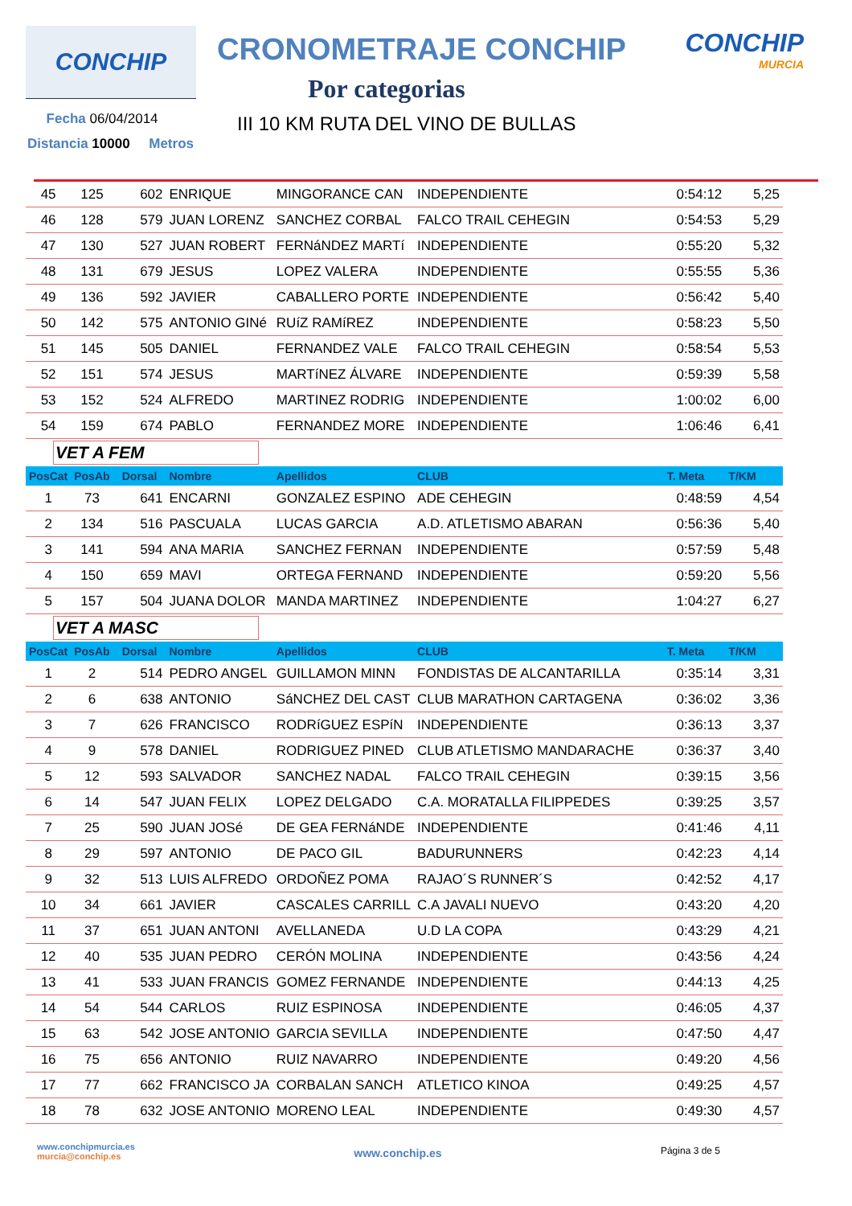CONCHIP CRONOMETRAJE CONCHIP CONCHIP
MURCIA
Por categorias
III 10 KM RUTA DEL VINO DE BULLAS
Fecha 06/04/2014
Distancia 10000 Metros
| 45 | 125 | 602 | ENRIQUE | MINGORANCE CAN | INDEPENDIENTE | 0:54:12 | 5,25 |
| 46 | 128 | 579 | JUAN LORENZ | SANCHEZ CORBAL | FALCO TRAIL CEHEGIN | 0:54:53 | 5,29 |
| 47 | 130 | 527 | JUAN ROBERT | FERNáNDEZ MARTí | INDEPENDIENTE | 0:55:20 | 5,32 |
| 48 | 131 | 679 | JESUS | LOPEZ VALERA | INDEPENDIENTE | 0:55:55 | 5,36 |
| 49 | 136 | 592 | JAVIER | CABALLERO PORTE | INDEPENDIENTE | 0:56:42 | 5,40 |
| 50 | 142 | 575 | ANTONIO GINé | RUíZ RAMíREZ | INDEPENDIENTE | 0:58:23 | 5,50 |
| 51 | 145 | 505 | DANIEL | FERNANDEZ VALE | FALCO TRAIL CEHEGIN | 0:58:54 | 5,53 |
| 52 | 151 | 574 | JESUS | MARTíNEZ ÁLVARE | INDEPENDIENTE | 0:59:39 | 5,58 |
| 53 | 152 | 524 | ALFREDO | MARTINEZ RODRIG | INDEPENDIENTE | 1:00:02 | 6,00 |
| 54 | 159 | 674 | PABLO | FERNANDEZ MORE | INDEPENDIENTE | 1:06:46 | 6,41 |
| VET A FEM | | | | | | | |
| PosCat | PosAb | Dorsal | Nombre | Apellidos | CLUB | T. Meta | T/KM |
| 1 | 73 | 641 | ENCARNI | GONZALEZ ESPINO | ADE CEHEGIN | 0:48:59 | 4,54 |
| 2 | 134 | 516 | PASCUALA | LUCAS GARCIA | A.D. ATLETISMO ABARAN | 0:56:36 | 5,40 |
| 3 | 141 | 594 | ANA MARIA | SANCHEZ FERNAN | INDEPENDIENTE | 0:57:59 | 5,48 |
| 4 | 150 | 659 | MAVI | ORTEGA FERNAND | INDEPENDIENTE | 0:59:20 | 5,56 |
| 5 | 157 | 504 | JUANA DOLOR | MANDA MARTINEZ | INDEPENDIENTE | 1:04:27 | 6,27 |
| VET A MASC | | | | | | | |
| PosCat | PosAb | Dorsal | Nombre | Apellidos | CLUB | T. Meta | T/KM |
| 1 | 2 | 514 | PEDRO ANGEL | GUILLAMON MINN | FONDISTAS DE ALCANTARILLA | 0:35:14 | 3,31 |
| 2 | 6 | 638 | ANTONIO | SáNCHEZ DEL CAST | CLUB MARATHON CARTAGENA | 0:36:02 | 3,36 |
| 3 | 7 | 626 | FRANCISCO | RODRíGUEZ ESPíN | INDEPENDIENTE | 0:36:13 | 3,37 |
| 4 | 9 | 578 | DANIEL | RODRIGUEZ PINED | CLUB ATLETISMO MANDARACHE | 0:36:37 | 3,40 |
| 5 | 12 | 593 | SALVADOR | SANCHEZ NADAL | FALCO TRAIL CEHEGIN | 0:39:15 | 3,56 |
| 6 | 14 | 547 | JUAN FELIX | LOPEZ DELGADO | C.A. MORATALLA FILIPPEDES | 0:39:25 | 3,57 |
| 7 | 25 | 590 | JUAN JOSé | DE GEA FERNáNDE | INDEPENDIENTE | 0:41:46 | 4,11 |
| 8 | 29 | 597 | ANTONIO | DE PACO GIL | BADURUNNERS | 0:42:23 | 4,14 |
| 9 | 32 | 513 | LUIS ALFREDO | ORDOÑEZ POMA | RAJAO´S RUNNER´S | 0:42:52 | 4,17 |
| 10 | 34 | 661 | JAVIER | CASCALES CARRILL | C.A JAVALI NUEVO | 0:43:20 | 4,20 |
| 11 | 37 | 651 | JUAN ANTONI | AVELLANEDA | U.D LA COPA | 0:43:29 | 4,21 |
| 12 | 40 | 535 | JUAN PEDRO | CERÓN MOLINA | INDEPENDIENTE | 0:43:56 | 4,24 |
| 13 | 41 | 533 | JUAN FRANCIS | GOMEZ FERNANDE | INDEPENDIENTE | 0:44:13 | 4,25 |
| 14 | 54 | 544 | CARLOS | RUIZ ESPINOSA | INDEPENDIENTE | 0:46:05 | 4,37 |
| 15 | 63 | 542 | JOSE ANTONIO | GARCIA SEVILLA | INDEPENDIENTE | 0:47:50 | 4,47 |
| 16 | 75 | 656 | ANTONIO | RUIZ NAVARRO | INDEPENDIENTE | 0:49:20 | 4,56 |
| 17 | 77 | 662 | FRANCISCO JA | CORBALAN SANCH | ATLETICO KINOA | 0:49:25 | 4,57 |
| 18 | 78 | 632 | JOSE ANTONIO | MORENO LEAL | INDEPENDIENTE | 0:49:30 | 4,57 |
www.conchipmurcia.es
murcia@conchip.es
www.conchip.es
Página 3 de 5